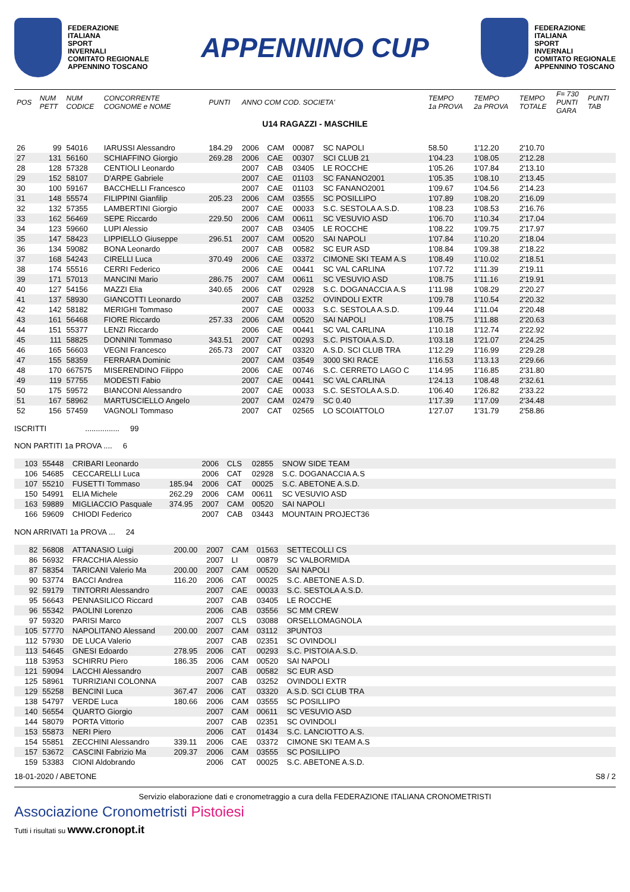FEDERAZIONE
ITALIANA
SPORT
INVERNALI
COMITATO REGIONALE
APPENNINO TOSCANO
APPENNINO CUP
FEDERAZIONE
ITALIANA
SPORT
INVERNALI
COMITATO REGIONALE
APPENNINO TOSCANO
| POS | NUM PETT | NUM CODICE | CONCORRENTE COGNOME e NOME | PUNTI | ANNO COM COD. SOCIETA' | | | | TEMPO 1a PROVA | TEMPO 2a PROVA | TEMPO TOTALE | F= 730 PUNTI GARA | PUNTI TAB |
| --- | --- | --- | --- | --- | --- | --- | --- | --- | --- | --- | --- | --- | --- |
| U14 RAGAZZI - MASCHILE | | | | | | | | | | | | | |
| 26 | 99 | 54016 | IARUSSI Alessandro | 184.29 | 2006 | CAM | 00087 | SC NAPOLI | 58.50 | 1'12.20 | 2'10.70 | | |
| 27 | 131 | 56160 | SCHIAFFINO Giorgio | 269.28 | 2006 | CAE | 00307 | SCI CLUB 21 | 1'04.23 | 1'08.05 | 2'12.28 | | |
| 28 | 128 | 57328 | CENTIOLI Leonardo | | 2007 | CAB | 03405 | LE ROCCHE | 1'05.26 | 1'07.84 | 2'13.10 | | |
| 29 | 152 | 58107 | D'ARPE Gabriele | | 2007 | CAE | 01103 | SC FANANO2001 | 1'05.35 | 1'08.10 | 2'13.45 | | |
| 30 | 100 | 59167 | BACCHELLI Francesco | | 2007 | CAE | 01103 | SC FANANO2001 | 1'09.67 | 1'04.56 | 2'14.23 | | |
| 31 | 148 | 55574 | FILIPPINI Gianfilip | 205.23 | 2006 | CAM | 03555 | SC POSILLIPO | 1'07.89 | 1'08.20 | 2'16.09 | | |
| 32 | 132 | 57355 | LAMBERTINI Giorgio | | 2007 | CAE | 00033 | S.C. SESTOLA A.S.D. | 1'08.23 | 1'08.53 | 2'16.76 | | |
| 33 | 162 | 56469 | SEPE Riccardo | 229.50 | 2006 | CAM | 00611 | SC VESUVIO ASD | 1'06.70 | 1'10.34 | 2'17.04 | | |
| 34 | 123 | 59660 | LUPI Alessio | | 2007 | CAB | 03405 | LE ROCCHE | 1'08.22 | 1'09.75 | 2'17.97 | | |
| 35 | 147 | 58423 | LIPPIELLO Giuseppe | 296.51 | 2007 | CAM | 00520 | SAI NAPOLI | 1'07.84 | 1'10.20 | 2'18.04 | | |
| 36 | 134 | 59082 | BONA Leonardo | | 2007 | CAB | 00582 | SC EUR ASD | 1'08.84 | 1'09.38 | 2'18.22 | | |
| 37 | 168 | 54243 | CIRELLI Luca | 370.49 | 2006 | CAE | 03372 | CIMONE SKI TEAM A.S | 1'08.49 | 1'10.02 | 2'18.51 | | |
| 38 | 174 | 55516 | CERRI Federico | | 2006 | CAE | 00441 | SC VAL CARLINA | 1'07.72 | 1'11.39 | 2'19.11 | | |
| 39 | 171 | 57013 | MANCINI Mario | 286.75 | 2007 | CAM | 00611 | SC VESUVIO ASD | 1'08.75 | 1'11.16 | 2'19.91 | | |
| 40 | 127 | 54156 | MAZZI Elia | 340.65 | 2006 | CAT | 02928 | S.C. DOGANACCIA A.S | 1'11.98 | 1'08.29 | 2'20.27 | | |
| 41 | 137 | 58930 | GIANCOTTI Leonardo | | 2007 | CAB | 03252 | OVINDOLI EXTR | 1'09.78 | 1'10.54 | 2'20.32 | | |
| 42 | 142 | 58182 | MERIGHI Tommaso | | 2007 | CAE | 00033 | S.C. SESTOLA A.S.D. | 1'09.44 | 1'11.04 | 2'20.48 | | |
| 43 | 161 | 56468 | FIORE Riccardo | 257.33 | 2006 | CAM | 00520 | SAI NAPOLI | 1'08.75 | 1'11.88 | 2'20.63 | | |
| 44 | 151 | 55377 | LENZI Riccardo | | 2006 | CAE | 00441 | SC VAL CARLINA | 1'10.18 | 1'12.74 | 2'22.92 | | |
| 45 | 111 | 58825 | DONNINI Tommaso | 343.51 | 2007 | CAT | 00293 | S.C. PISTOIA A.S.D. | 1'03.18 | 1'21.07 | 2'24.25 | | |
| 46 | 165 | 56603 | VEGNI Francesco | 265.73 | 2007 | CAT | 03320 | A.S.D. SCI CLUB TRA | 1'12.29 | 1'16.99 | 2'29.28 | | |
| 47 | 155 | 58359 | FERRARA Dominic | | 2007 | CAM | 03549 | 3000 SKI RACE | 1'16.53 | 1'13.13 | 2'29.66 | | |
| 48 | 170 | 667575 | MISERENDINO Filippo | | 2006 | CAE | 00746 | S.C. CERRETO LAGO C | 1'14.95 | 1'16.85 | 2'31.80 | | |
| 49 | 119 | 57755 | MODESTI Fabio | | 2007 | CAE | 00441 | SC VAL CARLINA | 1'24.13 | 1'08.48 | 2'32.61 | | |
| 50 | 175 | 59572 | BIANCONI Alessandro | | 2007 | CAE | 00033 | S.C. SESTOLA A.S.D. | 1'06.40 | 1'26.82 | 2'33.22 | | |
| 51 | 167 | 58962 | MARTUSCIELLO Angelo | | 2007 | CAM | 02479 | SC 0.40 | 1'17.39 | 1'17.09 | 2'34.48 | | |
| 52 | 156 | 57459 | VAGNOLI Tommaso | | 2007 | CAT | 02565 | LO SCOIATTOLO | 1'27.07 | 1'31.79 | 2'58.86 | | |
ISCRITTI ................ 99
NON PARTITI 1a PROVA .... 6
| | 103 | 55448 | CRIBARI Leonardo | | 2006 | CLS | 02855 | SNOW SIDE TEAM | |
| | 106 | 54685 | CECCARELLI Luca | | 2006 | CAT | 02928 | S.C. DOGANACCIA A.S | |
| | 107 | 55210 | FUSETTI Tommaso | 185.94 | 2006 | CAT | 00025 | S.C. ABETONE A.S.D. | |
| | 150 | 54991 | ELIA Michele | 262.29 | 2006 | CAM | 00611 | SC VESUVIO ASD | |
| | 163 | 59889 | MIGLIACCIO Pasquale | 374.95 | 2007 | CAM | 00520 | SAI NAPOLI | |
| | 166 | 59609 | CHIODI Federico | | 2007 | CAB | 03443 | MOUNTAIN PROJECT36 | |
NON ARRIVATI 1a PROVA ... 24
| | 82 | 56808 | ATTANASIO Luigi | 200.00 | 2007 | CAM | 01563 | SETTECOLLI CS | |
| | 86 | 56932 | FRACCHIA Alessio | | 2007 | LI | 00879 | SC VALBORMIDA | |
| | 87 | 58354 | TARICANI Valerio Ma | 200.00 | 2007 | CAM | 00520 | SAI NAPOLI | |
| | 90 | 53774 | BACCI Andrea | 116.20 | 2006 | CAT | 00025 | S.C. ABETONE A.S.D. | |
| | 92 | 59179 | TINTORRI Alessandro | | 2007 | CAE | 00033 | S.C. SESTOLA A.S.D. | |
| | 95 | 56643 | PENNASILICO Riccard | | 2007 | CAB | 03405 | LE ROCCHE | |
| | 96 | 55342 | PAOLINI Lorenzo | | 2006 | CAB | 03556 | SC MM CREW | |
| | 97 | 59320 | PARISI Marco | | 2007 | CLS | 03088 | ORSELLOMAGNOLA | |
| | 105 | 57770 | NAPOLITANO Alessand | 200.00 | 2007 | CAM | 03112 | 3PUNTO3 | |
| | 112 | 57930 | DE LUCA Valerio | | 2007 | CAB | 02351 | SC OVINDOLI | |
| | 113 | 54645 | GNESI Edoardo | 278.95 | 2006 | CAT | 00293 | S.C. PISTOIA A.S.D. | |
| | 118 | 53953 | SCHIRRU Piero | 186.35 | 2006 | CAM | 00520 | SAI NAPOLI | |
| | 121 | 59094 | LACCHI Alessandro | | 2007 | CAB | 00582 | SC EUR ASD | |
| | 125 | 58961 | TURRIZIANI COLONNA | | 2007 | CAB | 03252 | OVINDOLI EXTR | |
| | 129 | 55258 | BENCINI Luca | 367.47 | 2006 | CAT | 03320 | A.S.D. SCI CLUB TRA | |
| | 138 | 54797 | VERDE Luca | 180.66 | 2006 | CAM | 03555 | SC POSILLIPO | |
| | 140 | 56554 | QUARTO Giorgio | | 2007 | CAM | 00611 | SC VESUVIO ASD | |
| | 144 | 58079 | PORTA Vittorio | | 2007 | CAB | 02351 | SC OVINDOLI | |
| | 153 | 55873 | NERI Piero | | 2006 | CAT | 01434 | S.C. LANCIOTTO A.S. | |
| | 154 | 55851 | ZECCHINI Alessandro | 339.11 | 2006 | CAE | 03372 | CIMONE SKI TEAM A.S | |
| | 157 | 53672 | CASCINI Fabrizio Ma | 209.37 | 2006 | CAM | 03555 | SC POSILLIPO | |
| | 159 | 53383 | CIONI Aldobrando | | 2006 | CAT | 00025 | S.C. ABETONE A.S.D. | |
18-01-2020 / ABETONE S8 / 2
Servizio elaborazione dati e cronometraggio a cura della FEDERAZIONE ITALIANA CRONOMETRISTI
Associazione Cronometristi Pistoiesi
Tutti i risultati su www.cronopt.it